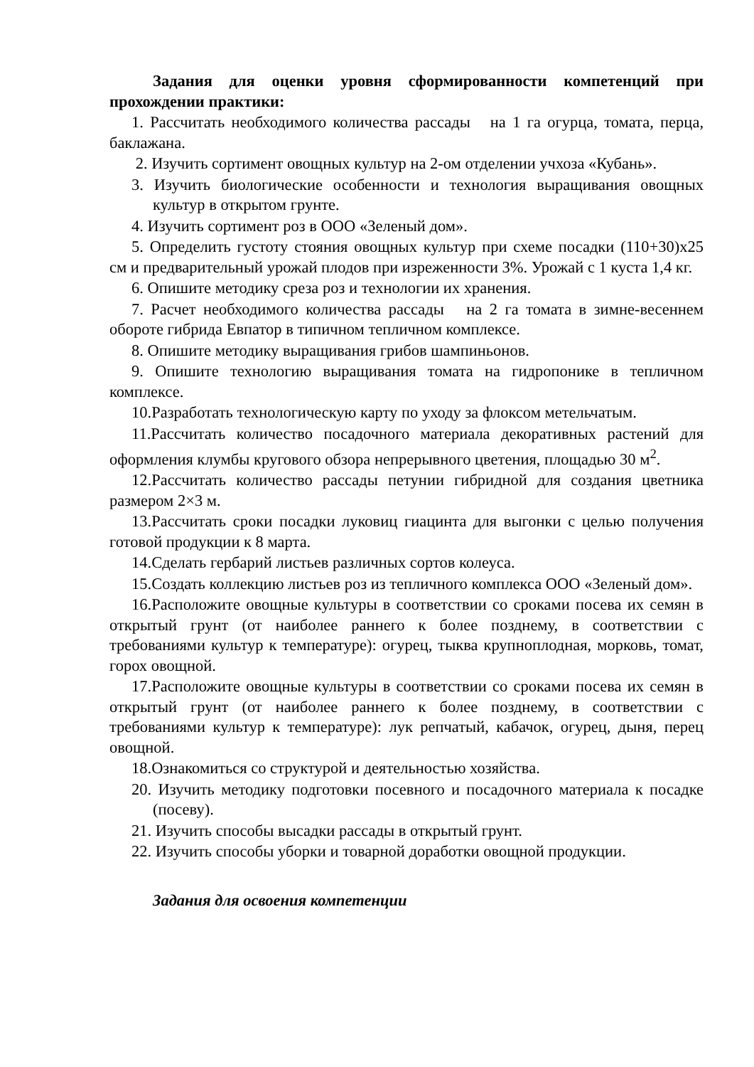Задания для оценки уровня сформированности компетенций при прохождении практики:
1. Рассчитать необходимого количества рассады на 1 га огурца, томата, перца, баклажана.
2. Изучить сортимент овощных культур на 2-ом отделении учхоза «Кубань».
3. Изучить биологические особенности и технология выращивания овощных культур в открытом грунте.
4. Изучить сортимент роз в ООО «Зеленый дом».
5. Определить густоту стояния овощных культур при схеме посадки (110+30)х25 см и предварительный урожай плодов при изреженности 3%. Урожай с 1 куста 1,4 кг.
6. Опишите методику среза роз и технологии их хранения.
7. Расчет необходимого количества рассады на 2 га томата в зимне-весеннем обороте гибрида Евпатор в типичном тепличном комплексе.
8. Опишите методику выращивания грибов шампиньонов.
9. Опишите технологию выращивания томата на гидропонике в тепличном комплексе.
10.Разработать технологическую карту по уходу за флоксом метельчатым.
11.Рассчитать количество посадочного материала декоративных растений для оформления клумбы кругового обзора непрерывного цветения, площадью 30 м<sup>2</sup>.
12.Рассчитать количество рассады петунии гибридной для создания цветника размером 2×3 м.
13.Рассчитать сроки посадки луковиц гиацинта для выгонки с целью получения готовой продукции к 8 марта.
14.Сделать гербарий листьев различных сортов колеуса.
15.Создать коллекцию листьев роз из тепличного комплекса ООО «Зеленый дом».
16.Расположите овощные культуры в соответствии со сроками посева их семян в открытый грунт (от наиболее раннего к более позднему, в соответствии с требованиями культур к температуре): огурец, тыква крупноплодная, морковь, томат, горох овощной.
17.Расположите овощные культуры в соответствии со сроками посева их семян в открытый грунт (от наиболее раннего к более позднему, в соответствии с требованиями культур к температуре): лук репчатый, кабачок, огурец, дыня, перец овощной.
18.Ознакомиться со структурой и деятельностью хозяйства.
20. Изучить методику подготовки посевного и посадочного материала к посадке (посеву).
21. Изучить способы высадки рассады в открытый грунт.
22. Изучить способы уборки и товарной доработки овощной продукции.
Задания для освоения компетенции